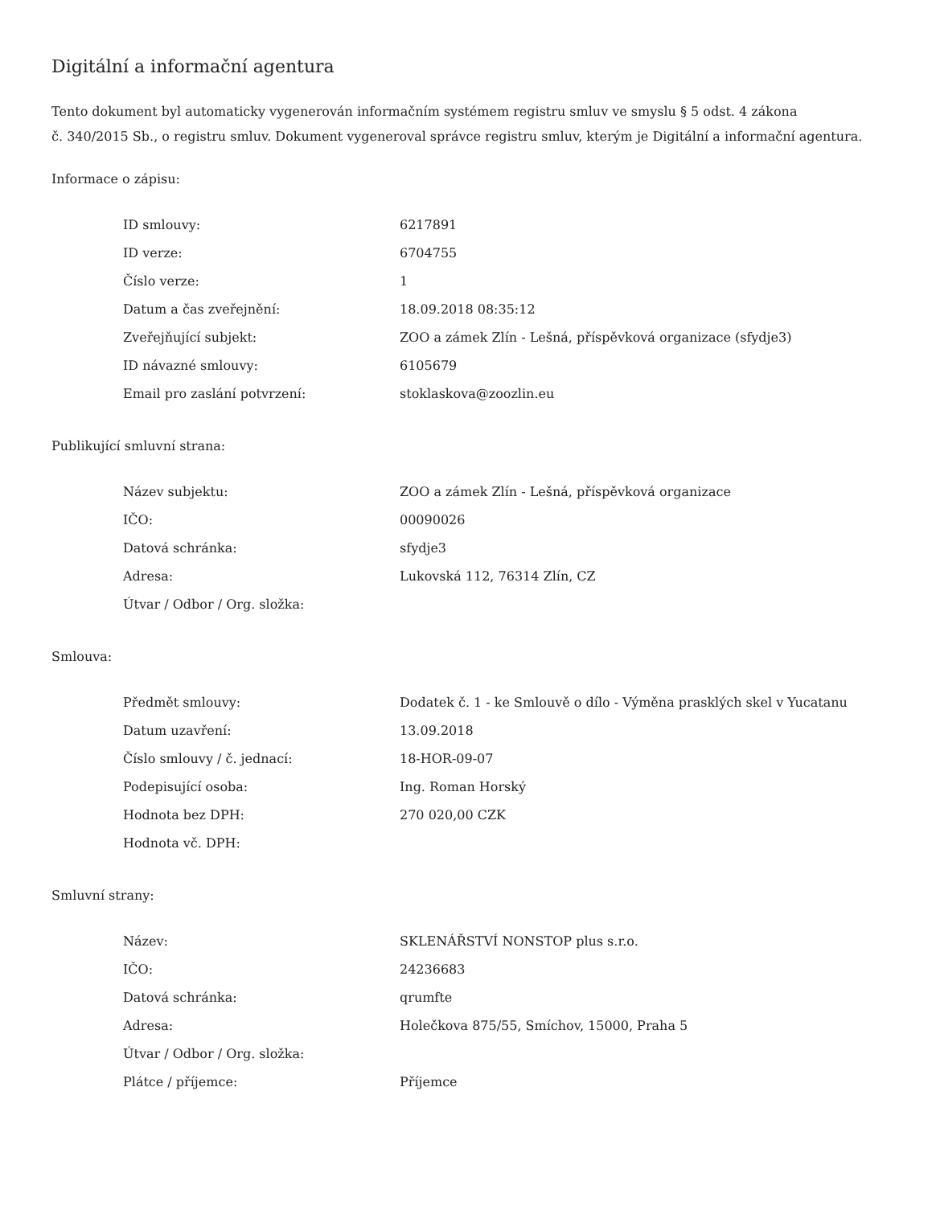Digitální a informační agentura
Tento dokument byl automaticky vygenerován informačním systémem registru smluv ve smyslu § 5 odst. 4 zákona
č. 340/2015 Sb., o registru smluv. Dokument vygeneroval správce registru smluv, kterým je Digitální a informační agentura.
Informace o zápisu:
| ID smlouvy: | 6217891 |
| ID verze: | 6704755 |
| Číslo verze: | 1 |
| Datum a čas zveřejnění: | 18.09.2018 08:35:12 |
| Zveřejňující subjekt: | ZOO a zámek Zlín - Lešná, příspěvková organizace (sfydje3) |
| ID návazné smlouvy: | 6105679 |
| Email pro zaslání potvrzení: | stoklaskova@zoozlin.eu |
Publikující smluvní strana:
| Název subjektu: | ZOO a zámek Zlín - Lešná, příspěvková organizace |
| IČO: | 00090026 |
| Datová schránka: | sfydje3 |
| Adresa: | Lukovská 112, 76314 Zlín, CZ |
| Útvar / Odbor / Org. složka: | |
Smlouva:
| Předmět smlouvy: | Dodatek č. 1 - ke Smlouvě o dílo - Výměna prasklých skel v Yucatanu |
| Datum uzavření: | 13.09.2018 |
| Číslo smlouvy / č. jednací: | 18-HOR-09-07 |
| Podepisující osoba: | Ing. Roman Horský |
| Hodnota bez DPH: | 270 020,00 CZK |
| Hodnota vč. DPH: | |
Smluvní strany:
| Název: | SKLENÁŘSTVÍ NONSTOP plus s.r.o. |
| IČO: | 24236683 |
| Datová schránka: | qrumfte |
| Adresa: | Holečkova 875/55, Smíchov, 15000, Praha 5 |
| Útvar / Odbor / Org. složka: | |
| Plátce / příjemce: | Příjemce |